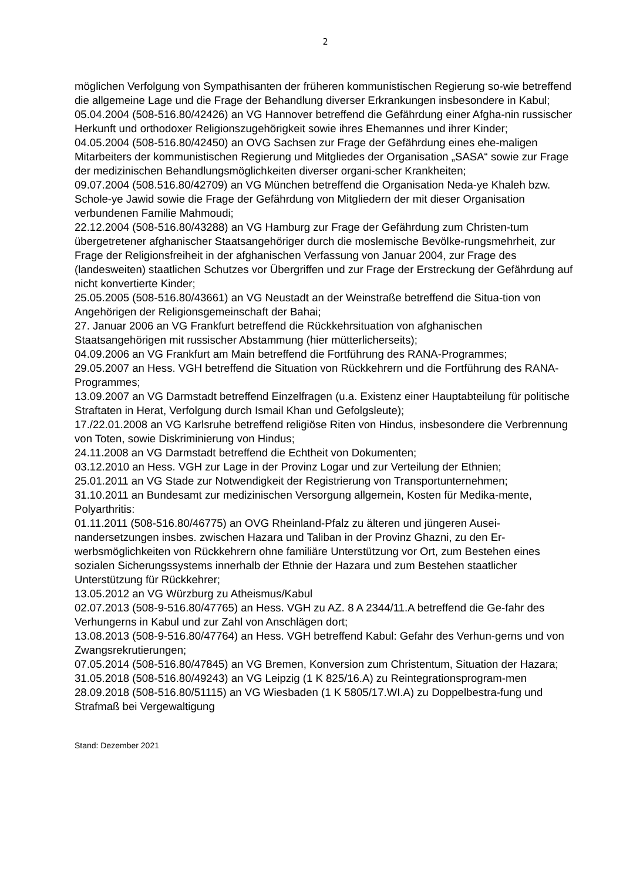2
möglichen Verfolgung von Sympathisanten der früheren kommunistischen Regierung so-wie betreffend die allgemeine Lage und die Frage der Behandlung diverser Erkrankungen insbesondere in Kabul;
05.04.2004 (508-516.80/42426) an VG Hannover betreffend die Gefährdung einer Afgha-nin russischer Herkunft und orthodoxer Religionszugehörigkeit sowie ihres Ehemannes und ihrer Kinder;
04.05.2004 (508-516.80/42450) an OVG Sachsen zur Frage der Gefährdung eines ehe-maligen Mitarbeiters der kommunistischen Regierung und Mitgliedes der Organisation „SASA“ sowie zur Frage der medizinischen Behandlungsmöglichkeiten diverser organi-scher Krankheiten;
09.07.2004 (508.516.80/42709) an VG München betreffend die Organisation Neda-ye Khaleh bzw. Schole-ye Jawid sowie die Frage der Gefährdung von Mitgliedern der mit dieser Organisation verbundenen Familie Mahmoudi;
22.12.2004 (508-516.80/43288) an VG Hamburg zur Frage der Gefährdung zum Christen-tum übergetretener afghanischer Staatsangehöriger durch die moslemische Bevölke-rungsmehrheit, zur Frage der Religionsfreiheit in der afghanischen Verfassung von Januar 2004, zur Frage des (landesweiten) staatlichen Schutzes vor Übergriffen und zur Frage der Erstreckung der Gefährdung auf nicht konvertierte Kinder;
25.05.2005 (508-516.80/43661) an VG Neustadt an der Weinstraße betreffend die Situa-tion von Angehörigen der Religionsgemeinschaft der Bahai;
27. Januar 2006 an VG Frankfurt betreffend die Rückkehrsituation von afghanischen Staatsangehörigen mit russischer Abstammung (hier mütterlicherseits);
04.09.2006 an VG Frankfurt am Main betreffend die Fortführung des RANA-Programmes;
29.05.2007 an Hess. VGH betreffend die Situation von Rückkehrern und die Fortführung des RANA-Programmes;
13.09.2007 an VG Darmstadt betreffend Einzelfragen (u.a. Existenz einer Hauptabteilung für politische Straftaten in Herat, Verfolgung durch Ismail Khan und Gefolgsleute);
17./22.01.2008 an VG Karlsruhe betreffend religiöse Riten von Hindus, insbesondere die Verbrennung von Toten, sowie Diskriminierung von Hindus;
24.11.2008 an VG Darmstadt betreffend die Echtheit von Dokumenten;
03.12.2010 an Hess. VGH zur Lage in der Provinz Logar und zur Verteilung der Ethnien;
25.01.2011 an VG Stade zur Notwendigkeit der Registrierung von Transportunternehmen;
31.10.2011 an Bundesamt zur medizinischen Versorgung allgemein, Kosten für Medika-mente, Polyarthritis:
01.11.2011 (508-516.80/46775) an OVG Rheinland-Pfalz zu älteren und jüngeren Ausei-nandersetzungen insbes. zwischen Hazara und Taliban in der Provinz Ghazni, zu den Er-werbsmöglichkeiten von Rückkehrern ohne familiäre Unterstützung vor Ort, zum Bestehen eines sozialen Sicherungssystems innerhalb der Ethnie der Hazara und zum Bestehen staatlicher Unterstützung für Rückkehrer;
13.05.2012 an VG Würzburg zu Atheismus/Kabul
02.07.2013 (508-9-516.80/47765) an Hess. VGH zu AZ. 8 A 2344/11.A betreffend die Ge-fahr des Verhungerns in Kabul und zur Zahl von Anschlägen dort;
13.08.2013 (508-9-516.80/47764) an Hess. VGH betreffend Kabul: Gefahr des Verhun-gerns und von Zwangsrekrutierungen;
07.05.2014 (508-516.80/47845) an VG Bremen, Konversion zum Christentum, Situation der Hazara;
31.05.2018 (508-516.80/49243) an VG Leipzig (1 K 825/16.A) zu Reintegrationsprogram-men
28.09.2018 (508-516.80/51115) an VG Wiesbaden (1 K 5805/17.WI.A) zu Doppelbestra-fung und Strafmaß bei Vergewaltigung
Stand: Dezember 2021